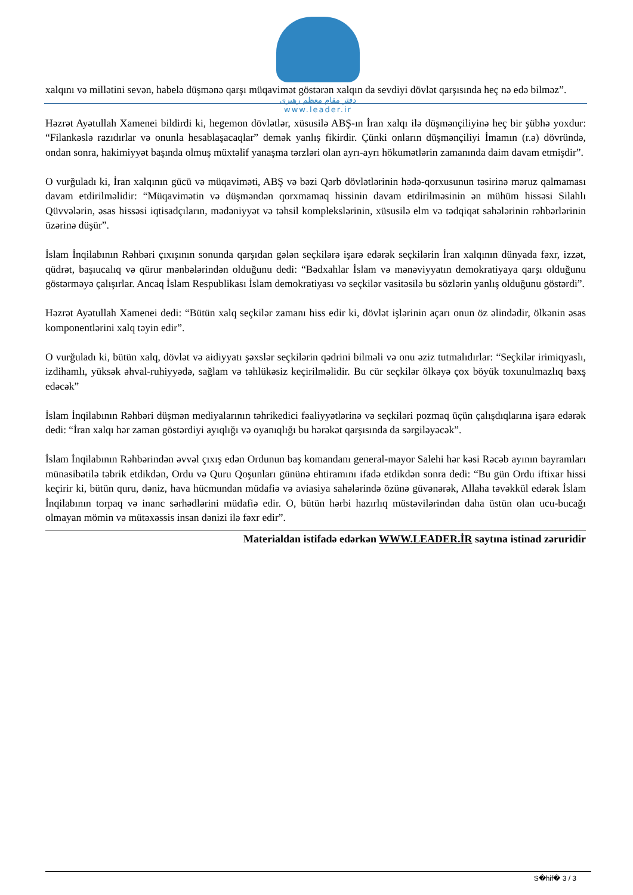دفتر مقام معظم رهبری
www.leader.ir
xalqını və millətini sevən, habelə düşmənə qarşı müqavimət göstərən xalqın da sevdiyi dövlət qarşısında heç nə edə bilməz”.
Həzrət Ayətullah Xamenei bildirdi ki, hegemon dövlətlər, xüsusilə ABŞ-ın İran xalqı ilə düşmənçiliyinə heç bir şübhə yoxdur: “Filankəslə razıdırlar və onunla hesablaşacaqlar” demək yanlış fikirdir. Çünki onların düşmənçiliyi İmamın (r.ə) dövründə, ondan sonra, hakimiyyət başında olmuş müxtəlif yanaşma tərzləri olan ayrı-ayrı hökumətlərin zamanında daim davam etmişdir”.
O vurğuladı ki, İran xalqının gücü və müqaviməti, ABŞ və bəzi Qərb dövlətlərinin hədə-qorxusunun təsirinə məruz qalmaması davam etdirilməlidir: “Müqavimətin və düşməndən qorxmamaq hissinin davam etdirilməsinin ən mühüm hissəsi Silahlı Qüvvələrin, əsas hissəsi iqtisadçıların, mədəniyyət və təhsil komplekslərinin, xüsusilə elm və tədqiqat sahələrinin rəhbərlərinin üzərinə düşür”.
İslam İnqilabının Rəhbəri çıxışının sonunda qarşıdan gələn seçkilərə işarə edərək seçkilərin İran xalqının dünyada fəxr, izzət, qüdrət, başıucalıq və qürur mənbələrindən olduğunu dedi: “Bədxahlar İslam və mənəviyyatın demokratiyaya qarşı olduğunu göstərməyə çalışırlar. Ancaq İslam Respublikası İslam demokratiyası və seçkilər vasitəsilə bu sözlərin yanlış olduğunu göstərdi”.
Həzrət Ayətullah Xamenei dedi: “Bütün xalq seçkilər zamanı hiss edir ki, dövlət işlərinin açarı onun öz əlindədir, ölkənin əsas komponentlərini xalq təyin edir”.
O vurğuladı ki, bütün xalq, dövlət və aidiyyatı şəxslər seçkilərin qədrini bilməli və onu əziz tutmalıdırlar: “Seçkilər irimiqyaslı, izdihamlı, yüksək əhval-ruhiyyədə, sağlam və təhlükəsiz keçirilməlidir. Bu cür seçkilər ölkəyə çox böyük toxunulmazlıq bəxş edəcək”
İslam İnqilabının Rəhbəri düşmən mediyalarının təhrikedici fəaliyyətlərinə və seçkiləri pozmaq üçün çalışdıqlarına işarə edərək dedi: “İran xalqı hər zaman göstərdiyi ayıqlığı və oyanıqlığı bu hərəkət qarşısında da sərgiləyəcək”.
İslam İnqilabının Rəhbərindən əvvəl çıxış edən Ordunun baş komandanı general-mayor Salehi hər kəsi Rəcəb ayının bayramları münasibətilə təbrik etdikdən, Ordu və Quru Qoşunları gününə ehtiramını ifadə etdikdən sonra dedi: “Bu gün Ordu iftixar hissi keçirir ki, bütün quru, dəniz, hava hücmundan müdafiə və aviasiya sahələrində özünə güvənərək, Allaha təvəkkül edərək İslam İnqilabının torpaq və inanc sərhədlərini müdafiə edir. O, bütün hərbi hazırlıq müstəvilərindən daha üstün olan ucu-bucağı olmayan mömin və mütəxəssis insan dənizi ilə fəxr edir”.
Materialdan istifadə edərkən WWW.LEADER.İR saytına istinad zəruridir
S�hif� 3 / 3